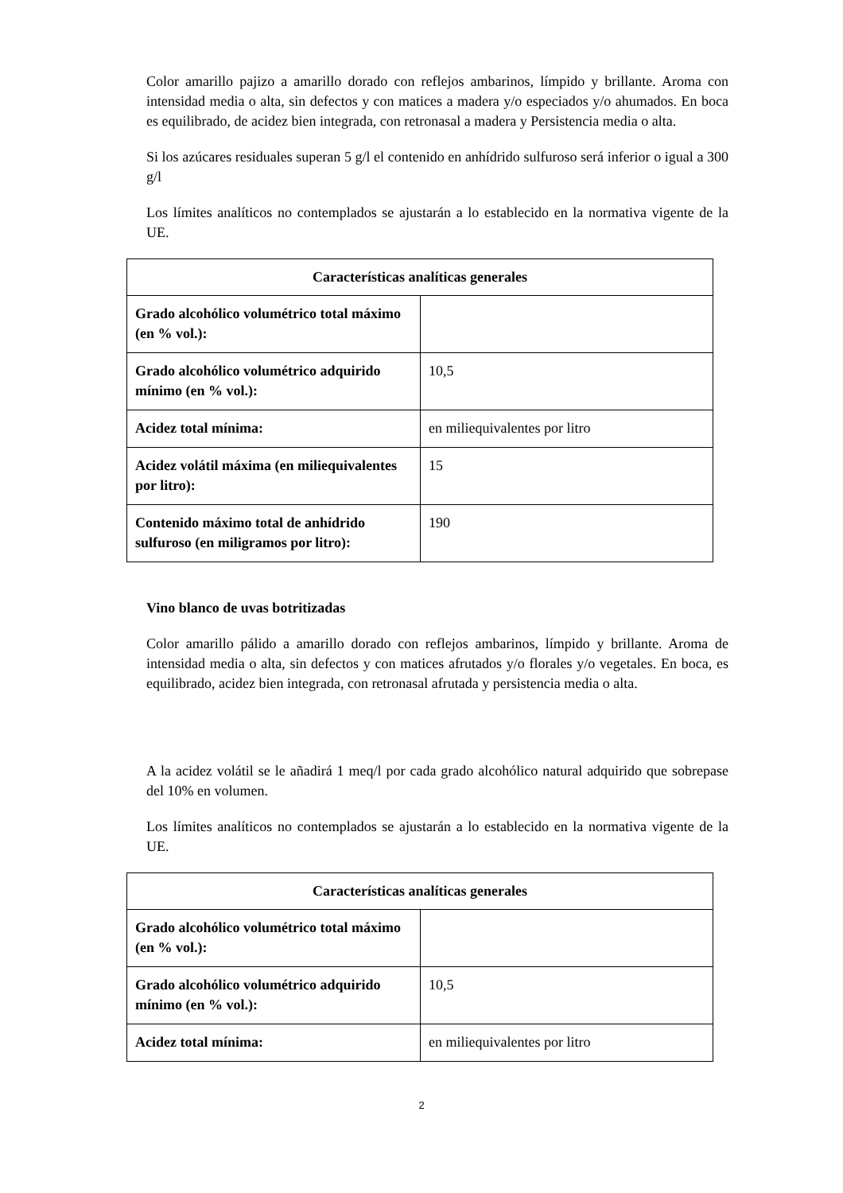Color amarillo pajizo a amarillo dorado con reflejos ambarinos, límpido y brillante. Aroma con intensidad media o alta, sin defectos y con matices a madera y/o especiados y/o ahumados. En boca es equilibrado, de acidez bien integrada, con retronasal a madera y Persistencia media o alta.
Si los azúcares residuales superan 5 g/l el contenido en anhídrido sulfuroso será inferior o igual a 300 g/l
Los límites analíticos no contemplados se ajustarán a lo establecido en la normativa vigente de la UE.
| Características analíticas generales | |
| --- | --- |
| Grado alcohólico volumétrico total máximo (en % vol.): | |
| Grado alcohólico volumétrico adquirido mínimo (en % vol.): | 10,5 |
| Acidez total mínima: | en miliequivalentes por litro |
| Acidez volátil máxima (en miliequivalentes por litro): | 15 |
| Contenido máximo total de anhídrido sulfuroso (en miligramos por litro): | 190 |
Vino blanco de uvas botritizadas
Color amarillo pálido a amarillo dorado con reflejos ambarinos, límpido y brillante. Aroma de intensidad media o alta, sin defectos y con matices afrutados y/o florales y/o vegetales. En boca, es equilibrado, acidez bien integrada, con retronasal afrutada y persistencia media o alta.
A la acidez volátil se le añadirá 1 meq/l por cada grado alcohólico natural adquirido que sobrepase del 10% en volumen.
Los límites analíticos no contemplados se ajustarán a lo establecido en la normativa vigente de la UE.
| Características analíticas generales | |
| --- | --- |
| Grado alcohólico volumétrico total máximo (en % vol.): | |
| Grado alcohólico volumétrico adquirido mínimo (en % vol.): | 10,5 |
| Acidez total mínima: | en miliequivalentes por litro |
2